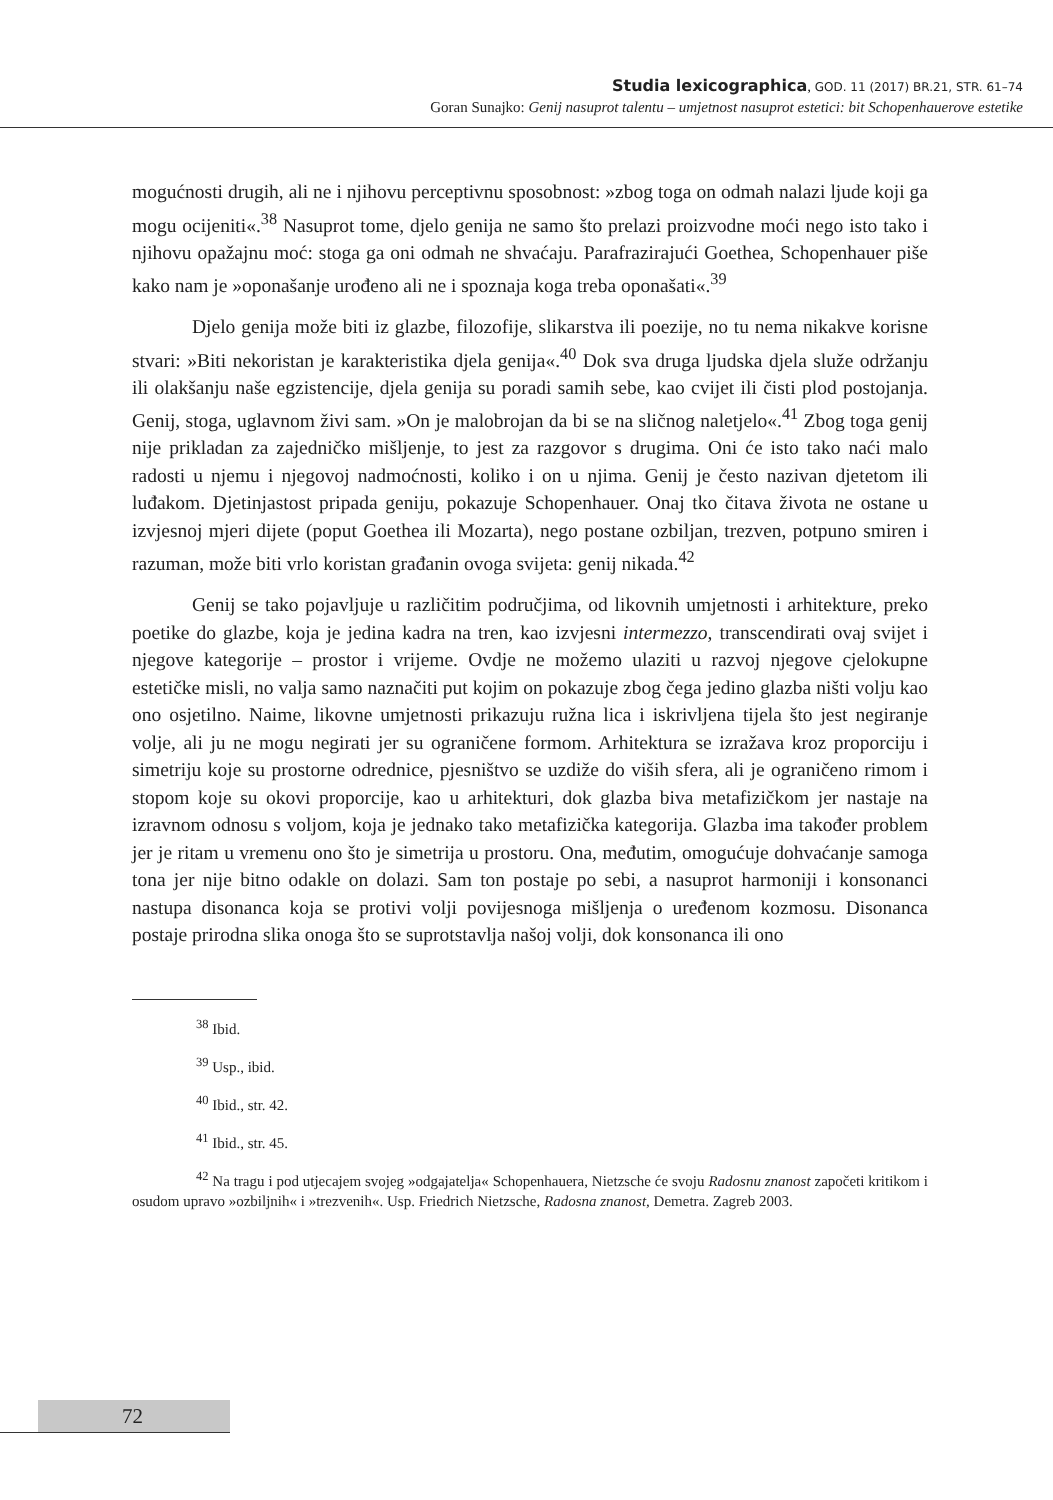Studia lexicographica, GOD. 11 (2017) BR.21, STR. 61–74
Goran Sunajko: Genij nasuprot talentu – umjetnost nasuprot estetici: bit Schopenhauerove estetike
mogućnosti drugih, ali ne i njihovu perceptivnu sposobnost: »zbog toga on odmah nalazi ljude koji ga mogu ocijeniti«.<sup>38</sup> Nasuprot tome, djelo genija ne samo što prelazi proizvodne moći nego isto tako i njihovu opažajnu moć: stoga ga oni odmah ne shvaćaju. Parafrazirajući Goethea, Schopenhauer piše kako nam je »oponašanje urođeno ali ne i spoznaja koga treba oponašati«.<sup>39</sup>
Djelo genija može biti iz glazbe, filozofije, slikarstva ili poezije, no tu nema nikakve korisne stvari: »Biti nekoristan je karakteristika djela genija«.<sup>40</sup> Dok sva druga ljudska djela služe održanju ili olakšanju naše egzistencije, djela genija su poradi samih sebe, kao cvijet ili čisti plod postojanja. Genij, stoga, uglavnom živi sam. »On je malobrojan da bi se na sličnog naletjelo«.<sup>41</sup> Zbog toga genij nije prikladan za zajedničko mišljenje, to jest za razgovor s drugima. Oni će isto tako naći malo radosti u njemu i njegovoj nadmoćnosti, koliko i on u njima. Genij je često nazivan djetetom ili luđakom. Djetinjastost pripada geniju, pokazuje Schopenhauer. Onaj tko čitava života ne ostane u izvjesnoj mjeri dijete (poput Goethea ili Mozarta), nego postane ozbiljan, trezven, potpuno smiren i razuman, može biti vrlo koristan građanin ovoga svijeta: genij nikada.<sup>42</sup>
Genij se tako pojavljuje u različitim područjima, od likovnih umjetnosti i arhitekture, preko poetike do glazbe, koja je jedina kadra na tren, kao izvjesni intermezzo, transcendirati ovaj svijet i njegove kategorije – prostor i vrijeme. Ovdje ne možemo ulaziti u razvoj njegove cjelokupne estetičke misli, no valja samo naznačiti put kojim on pokazuje zbog čega jedino glazba ništi volju kao ono osjetilno. Naime, likovne umjetnosti prikazuju ružna lica i iskrivljena tijela što jest negiranje volje, ali ju ne mogu negirati jer su ograničene formom. Arhitektura se izražava kroz proporciju i simetriju koje su prostorne odrednice, pjesništvo se uzdiže do viših sfera, ali je ograničeno rimom i stopom koje su okovi proporcije, kao u arhitekturi, dok glazba biva metafizičkom jer nastaje na izravnom odnosu s voljom, koja je jednako tako metafizička kategorija. Glazba ima također problem jer je ritam u vremenu ono što je simetrija u prostoru. Ona, međutim, omogućuje dohvaćanje samoga tona jer nije bitno odakle on dolazi. Sam ton postaje po sebi, a nasuprot harmoniji i konsonanci nastupa disonanca koja se protivi volji povijesnoga mišljenja o uređenom kozmosu. Disonanca postaje prirodna slika onoga što se suprotstavlja našoj volji, dok konsonanca ili ono
<sup>38</sup> Ibid.
<sup>39</sup> Usp., ibid.
<sup>40</sup> Ibid., str. 42.
<sup>41</sup> Ibid., str. 45.
<sup>42</sup> Na tragu i pod utjecajem svojeg »odgajatelja« Schopenhauera, Nietzsche će svoju Radosnu znanost započeti kritikom i osudom upravo »ozbiljnih« i »trezvenih«. Usp. Friedrich Nietzsche, Radosna znanost, Demetra. Zagreb 2003.
72